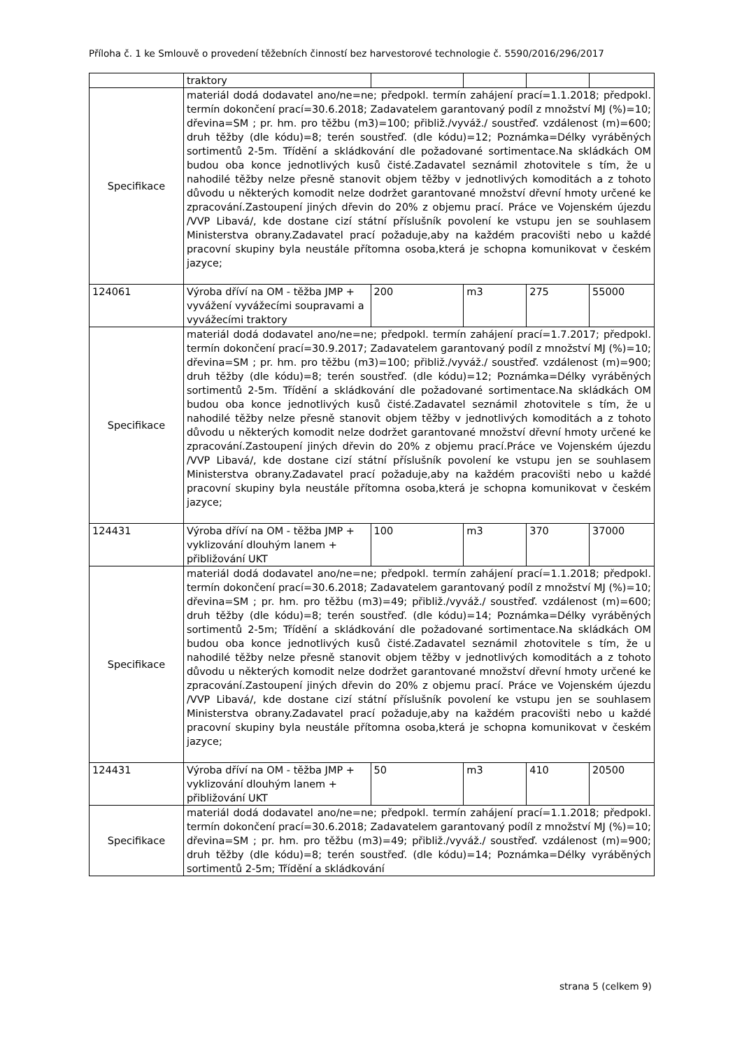Příloha č. 1 ke Smlouvě o provedení těžebních činností bez harvestorové technologie č. 5590/2016/296/2017
| | traktory | | | | |
| Specifikace | materiál dodá dodavatel ano/ne=ne; předpokl. termín zahájení prací=1.1.2018; předpokl. termín dokončení prací=30.6.2018; Zadavatelem garantovaný podíl z množství MJ (%)=10; dřevina=SM ; pr. hm. pro těžbu (m3)=100; přibliž./vyváž./ soustřeď. vzdálenost (m)=600; druh těžby (dle kódu)=8; terén soustřeď. (dle kódu)=12; Poznámka=Délky vyráběných sortimentů 2-5m. Třídění a skládkování dle požadované sortimentace.Na skládkách OM budou oba konce jednotlivých kusů čisté.Zadavatel seznámil zhotovitele s tím, že u nahodilé těžby nelze přesně stanovit objem těžby v jednotlivých komoditách a z tohoto důvodu u některých komodit nelze dodržet garantované množství dřevní hmoty určené ke zpracování.Zastoupení jiných dřevin do 20% z objemu prací. Práce ve Vojenském újezdu /VVP Libavá/, kde dostane cizí státní příslušník povolení ke vstupu jen se souhlasem Ministerstva obrany.Zadavatel prací požaduje,aby na každém pracovišti nebo u každé pracovní skupiny byla neustále přítomna osoba,která je schopna komunikovat v českém jazyce; | | | | |
| 124061 | Výroba dříví na OM - těžba JMP + vyvážení vyvážecími soupravami a vyvážecími traktory | 200 | m3 | 275 | 55000 |
| Specifikace | materiál dodá dodavatel ano/ne=ne; předpokl. termín zahájení prací=1.7.2017; předpokl. termín dokončení prací=30.9.2017; Zadavatelem garantovaný podíl z množství MJ (%)=10; dřevina=SM ; pr. hm. pro těžbu (m3)=100; přibliž./vyváž./ soustřeď. vzdálenost (m)=900; druh těžby (dle kódu)=8; terén soustřeď. (dle kódu)=12; Poznámka=Délky vyráběných sortimentů 2-5m. Třídění a skládkování dle požadované sortimentace.Na skládkách OM budou oba konce jednotlivých kusů čisté.Zadavatel seznámil zhotovitele s tím, že u nahodilé těžby nelze přesně stanovit objem těžby v jednotlivých komoditách a z tohoto důvodu u některých komodit nelze dodržet garantované množství dřevní hmoty určené ke zpracování.Zastoupení jiných dřevin do 20% z objemu prací.Práce ve Vojenském újezdu /VVP Libavá/, kde dostane cizí státní příslušník povolení ke vstupu jen se souhlasem Ministerstva obrany.Zadavatel prací požaduje,aby na každém pracovišti nebo u každé pracovní skupiny byla neustále přítomna osoba,která je schopna komunikovat v českém jazyce; | | | | |
| 124431 | Výroba dříví na OM - těžba JMP + vyklizování dlouhým lanem + přibližování UKT | 100 | m3 | 370 | 37000 |
| Specifikace | materiál dodá dodavatel ano/ne=ne; předpokl. termín zahájení prací=1.1.2018; předpokl. termín dokončení prací=30.6.2018; Zadavatelem garantovaný podíl z množství MJ (%)=10; dřevina=SM ; pr. hm. pro těžbu (m3)=49; přibliž./vyváž./ soustřeď. vzdálenost (m)=600; druh těžby (dle kódu)=8; terén soustřeď. (dle kódu)=14; Poznámka=Délky vyráběných sortimentů 2-5m; Třídění a skládkování dle požadované sortimentace.Na skládkách OM budou oba konce jednotlivých kusů čisté.Zadavatel seznámil zhotovitele s tím, že u nahodilé těžby nelze přesně stanovit objem těžby v jednotlivých komoditách a z tohoto důvodu u některých komodit nelze dodržet garantované množství dřevní hmoty určené ke zpracování.Zastoupení jiných dřevin do 20% z objemu prací. Práce ve Vojenském újezdu /VVP Libavá/, kde dostane cizí státní příslušník povolení ke vstupu jen se souhlasem Ministerstva obrany.Zadavatel prací požaduje,aby na každém pracovišti nebo u každé pracovní skupiny byla neustále přítomna osoba,která je schopna komunikovat v českém jazyce; | | | | |
| 124431 | Výroba dříví na OM - těžba JMP + vyklizování dlouhým lanem + přibližování UKT | 50 | m3 | 410 | 20500 |
| Specifikace | materiál dodá dodavatel ano/ne=ne; předpokl. termín zahájení prací=1.1.2018; předpokl. termín dokončení prací=30.6.2018; Zadavatelem garantovaný podíl z množství MJ (%)=10; dřevina=SM ; pr. hm. pro těžbu (m3)=49; přibliž./vyváž./ soustřeď. vzdálenost (m)=900; druh těžby (dle kódu)=8; terén soustřeď. (dle kódu)=14; Poznámka=Délky vyráběných sortimentů 2-5m; Třídění a skládkování | | | | |
strana 5 (celkem 9)